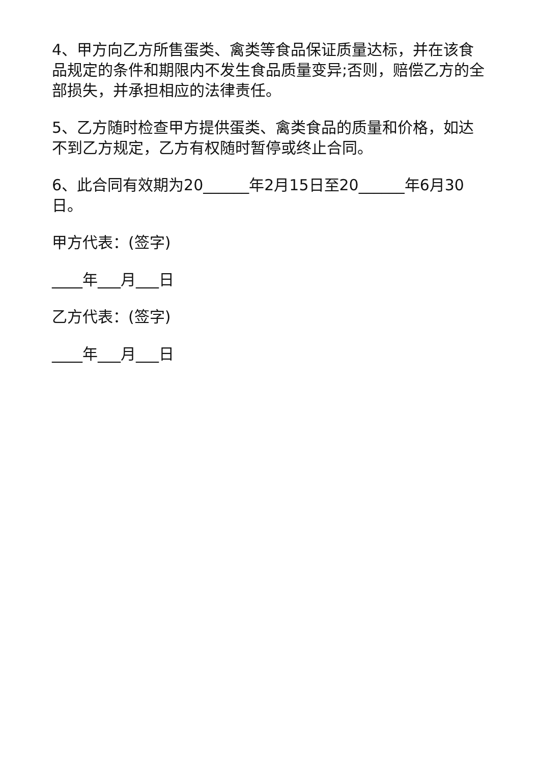4、甲方向乙方所售蛋类、禽类等食品保证质量达标，并在该食品规定的条件和期限内不发生食品质量变异;否则，赔偿乙方的全部损失，并承担相应的法律责任。
5、乙方随时检查甲方提供蛋类、禽类食品的质量和价格，如达不到乙方规定，乙方有权随时暂停或终止合同。
6、此合同有效期为20______年2月15日至20______年6月30日。
甲方代表：(签字)
____年___月___日
乙方代表：(签字)
____年___月___日